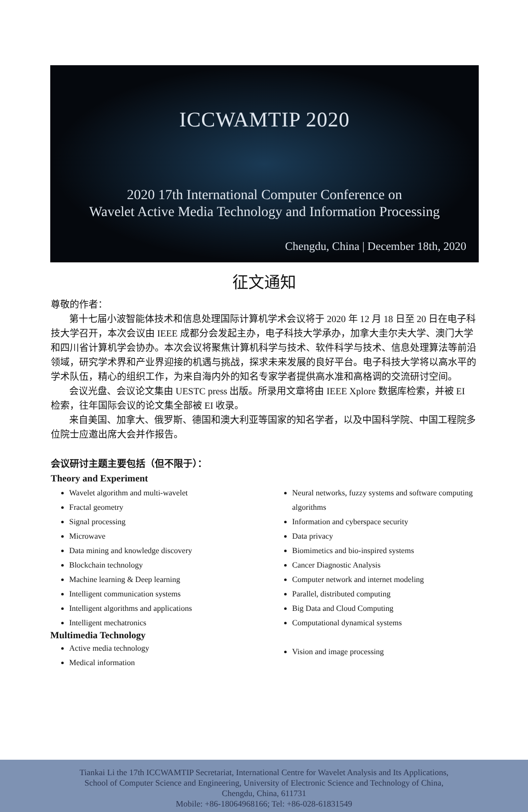ICCWAMTIP 2020
2020 17th International Computer Conference on
Wavelet Active Media Technology and Information Processing
Chengdu, China | December 18th, 2020
征文通知
尊敬的作者：
第十七届小波智能体技术和信息处理国际计算机学术会议将于 2020 年 12 月 18 日至 20 日在电子科技大学召开，本次会议由 IEEE 成都分会发起主办，电子科技大学承办，加拿大圭尔夫大学、澳门大学和四川省计算机学会协办。本次会议将聚焦计算机科学与技术、软件科学与技术、信息处理算法等前沿领域，研究学术界和产业界迎接的机遇与挑战，探求未来发展的良好平台。电子科技大学将以高水平的学术队伍，精心的组织工作，为来自海内外的知名专家学者提供高水准和高格调的交流研讨空间。
会议光盘、会议论文集由 UESTC press 出版。所录用文章将由 IEEE Xplore 数据库检索，并被 EI 检索，往年国际会议的论文集全部被 EI 收录。
来自美国、加拿大、俄罗斯、德国和澳大利亚等国家的知名学者，以及中国科学院、中国工程院多位院士应邀出席大会并作报告。
会议研讨主题主要包括（但不限于）：
Theory and Experiment
Wavelet algorithm and multi-wavelet
Fractal geometry
Signal processing
Microwave
Data mining and knowledge discovery
Blockchain technology
Machine learning & Deep learning
Intelligent communication systems
Intelligent algorithms and applications
Intelligent mechatronics
Multimedia Technology
Active media technology
Medical information
Neural networks, fuzzy systems and software computing algorithms
Information and cyberspace security
Data privacy
Biomimetics and bio-inspired systems
Cancer Diagnostic Analysis
Computer network and internet modeling
Parallel, distributed computing
Big Data and Cloud Computing
Computational dynamical systems
Vision and image processing
Tiankai Li the 17th ICCWAMTIP Secretariat, International Centre for Wavelet Analysis and Its Applications,
School of Computer Science and Engineering, University of Electronic Science and Technology of China,
Chengdu, China, 611731
Mobile: +86-18064968166; Tel: +86-028-61831549